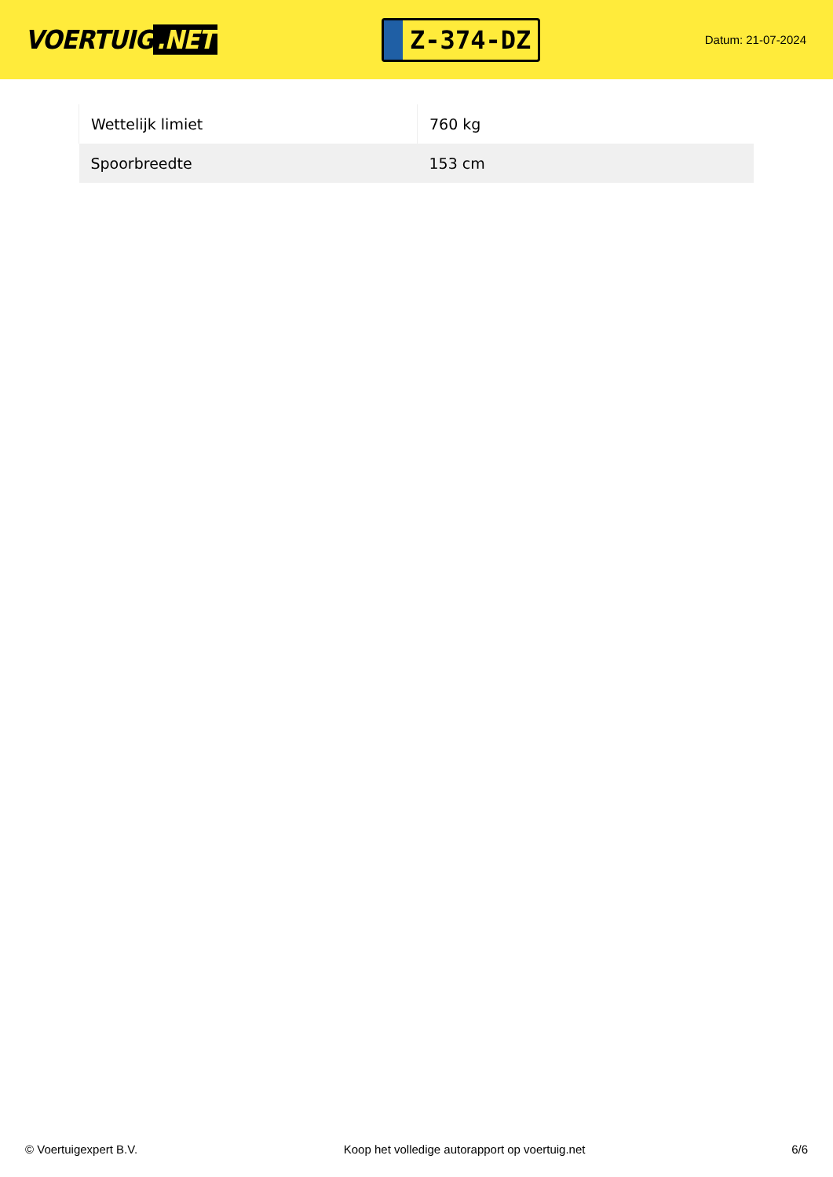VOERTUIG.NET
Z-374-DZ
Datum: 21-07-2024
| Wettelijk limiet | 760 kg |
| Spoorbreedte | 153 cm |
© Voertuigexpert B.V. Koop het volledige autorapport op voertuig.net 6/6